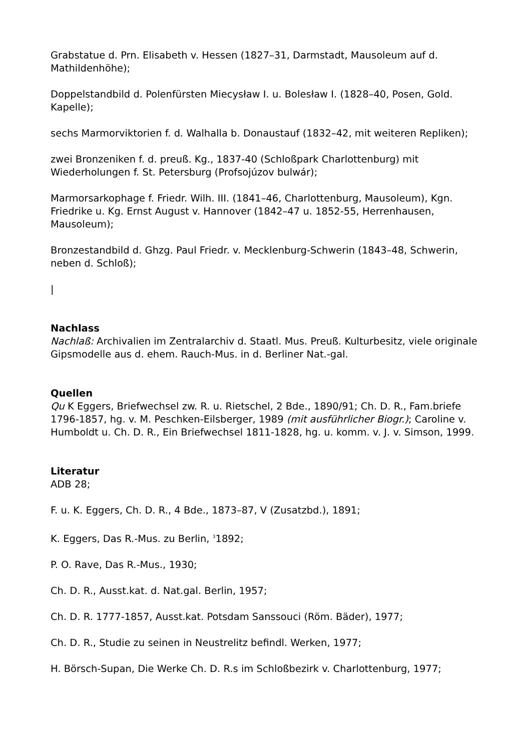Grabstatue d. Prn. Elisabeth v. Hessen (1827–31, Darmstadt, Mausoleum auf d. Mathildenhöhe);
Doppelstandbild d. Polenfürsten Miecysław I. u. Bolesław I. (1828–40, Posen, Gold. Kapelle);
sechs Marmorviktorien f. d. Walhalla b. Donaustauf (1832–42, mit weiteren Repliken);
zwei Bronzeniken f. d. preuß. Kg., 1837-40 (Schloßpark Charlottenburg) mit Wiederholungen f. St. Petersburg (Profsojúzov bulwár);
Marmorsarkophage f. Friedr. Wilh. III. (1841–46, Charlottenburg, Mausoleum), Kgn. Friedrike u. Kg. Ernst August v. Hannover (1842–47 u. 1852-55, Herrenhausen, Mausoleum);
Bronzestandbild d. Ghzg. Paul Friedr. v. Mecklenburg-Schwerin (1843–48, Schwerin, neben d. Schloß);
|
Nachlass
Nachlaß: Archivalien im Zentralarchiv d. Staatl. Mus. Preuß. Kulturbesitz, viele originale Gipsmodelle aus d. ehem. Rauch-Mus. in d. Berliner Nat.-gal.
Quellen
Qu K Eggers, Briefwechsel zw. R. u. Rietschel, 2 Bde., 1890/91; Ch. D. R., Fam.briefe 1796-1857, hg. v. M. Peschken-Eilsberger, 1989 (mit ausführlicher Biogr.); Caroline v. Humboldt u. Ch. D. R., Ein Briefwechsel 1811-1828, hg. u. komm. v. J. v. Simson, 1999.
Literatur
ADB 28;
F. u. K. Eggers, Ch. D. R., 4 Bde., 1873–87, V (Zusatzbd.), 1891;
K. Eggers, Das R.-Mus. zu Berlin, <sup>3</sup>1892;
P. O. Rave, Das R.-Mus., 1930;
Ch. D. R., Ausst.kat. d. Nat.gal. Berlin, 1957;
Ch. D. R. 1777-1857, Ausst.kat. Potsdam Sanssouci (Röm. Bäder), 1977;
Ch. D. R., Studie zu seinen in Neustrelitz befindl. Werken, 1977;
H. Börsch-Supan, Die Werke Ch. D. R.s im Schloßbezirk v. Charlottenburg, 1977;